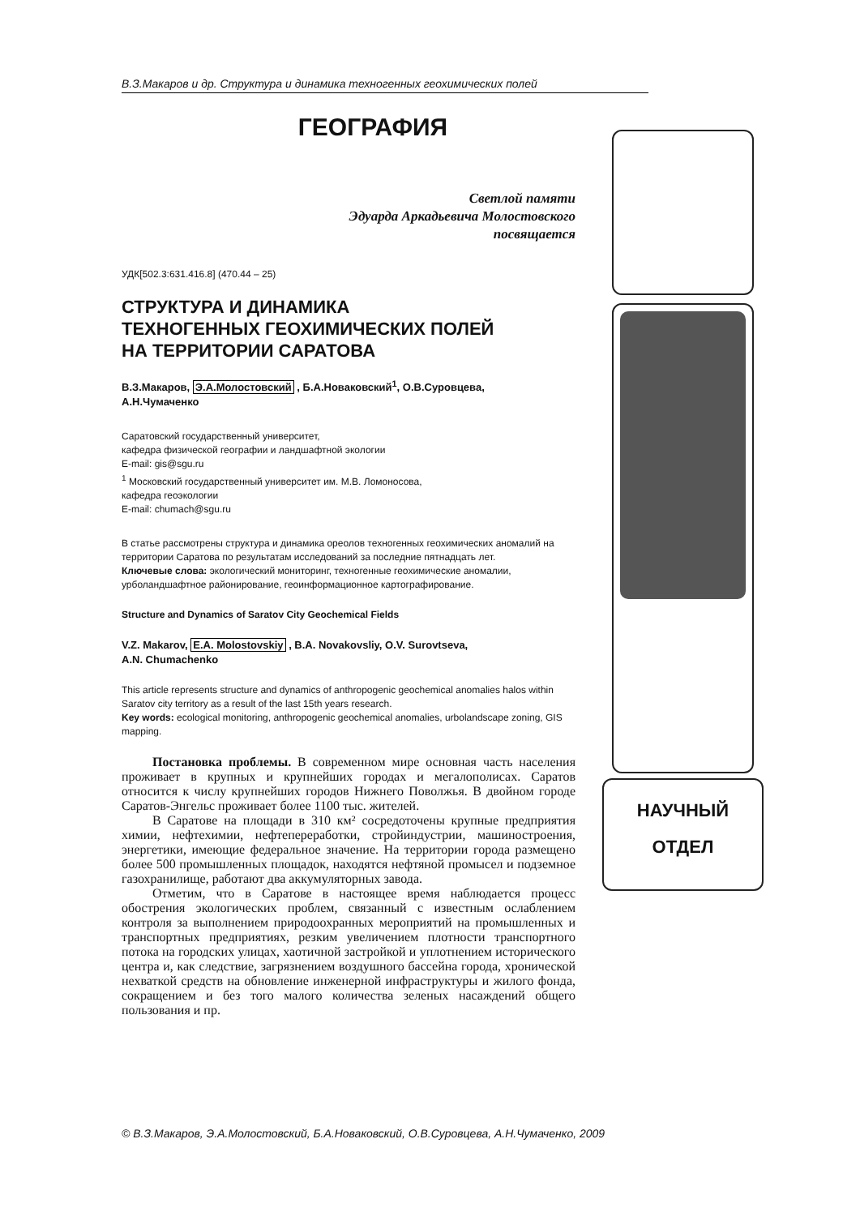В.З.Макаров и др. Структура и динамика техногенных геохимических полей
ГЕОГРАФИЯ
Светлой памяти
Эдуарда Аркадьевича Молостовского
посвящается
УДК[502.3:631.416.8] (470.44 – 25)
СТРУКТУРА И ДИНАМИКА
ТЕХНОГЕННЫХ ГЕОХИМИЧЕСКИХ ПОЛЕЙ
НА ТЕРРИТОРИИ САРАТОВА
В.З.Макаров, Э.А.Молостовский , Б.А.Новаковский<sup>1</sup>, О.В.Суровцева,
А.Н.Чумаченко
Саратовский государственный университет,
кафедра физической географии и ландшафтной экологии
E-mail: gis@sgu.ru
<sup>1</sup> Московский государственный университет им. М.В. Ломоносова,
кафедра геоэкологии
E-mail: chumach@sgu.ru
В статье рассмотрены структура и динамика ореолов техногенных геохимических аномалий на территории Саратова по результатам исследований за последние пятнадцать лет.
Ключевые слова: экологический мониторинг, техногенные геохимические аномалии, урболандшафтное районирование, геоинформационное картографирование.
Structure and Dynamics of Saratov City Geochemical Fields
V.Z. Makarov, E.A. Molostovskiy , B.A. Novakovsliy, O.V. Surovtseva,
A.N. Chumachenko
This article represents structure and dynamics of anthropogenic geochemical anomalies halos within Saratov city territory as a result of the last 15th years research.
Key words: ecological monitoring, anthropogenic geochemical anomalies, urbolandscape zoning, GIS mapping.
Постановка проблемы. В современном мире основная часть населения проживает в крупных и крупнейших городах и мегалополисах. Саратов относится к числу крупнейших городов Нижнего Поволжья. В двойном городе Саратов-Энгельс проживает более 1100 тыс. жителей.
В Саратове на площади в 310 км² сосредоточены крупные предприятия химии, нефтехимии, нефтепереработки, стройиндустрии, машиностроения, энергетики, имеющие федеральное значение. На территории города размещено более 500 промышленных площадок, находятся нефтяной промысел и подземное газохранилище, работают два аккумуляторных завода.
Отметим, что в Саратове в настоящее время наблюдается процесс обострения экологических проблем, связанный с известным ослаблением контроля за выполнением природоохранных мероприятий на промышленных и транспортных предприятиях, резким увеличением плотности транспортного потока на городских улицах, хаотичной застройкой и уплотнением исторического центра и, как следствие, загрязнением воздушного бассейна города, хронической нехваткой средств на обновление инженерной инфраструктуры и жилого фонда, сокращением и без того малого количества зеленых насаждений общего пользования и пр.
НАУЧНЫЙ
ОТДЕЛ
© В.З.Макаров, Э.А.Молостовский, Б.А.Новаковский, О.В.Суровцева, А.Н.Чумаченко, 2009